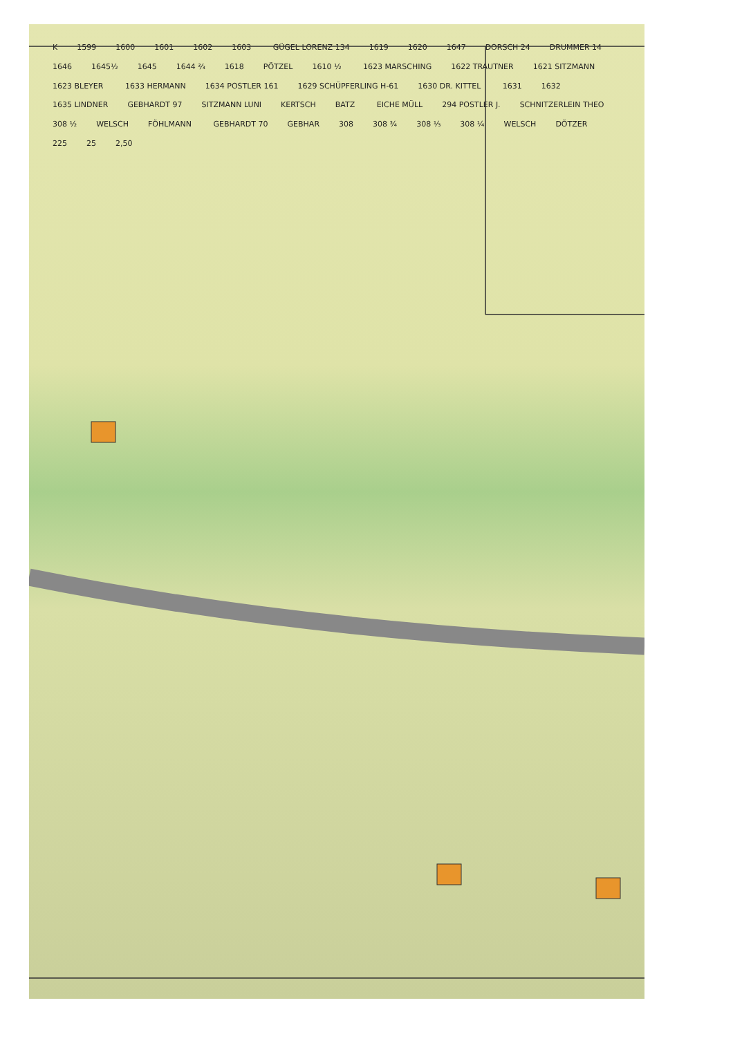K 1599 1600 1601 1602 1603 GÜGEL LORENZ 134 1619 1620 1647 DORSCH 24 DRUMMER 14 1646 1645½ 1645 1644 ⅔ 1618 PÖTZEL 1610 ½ 1623 MARSCHING 1622 TRAUTNER 1621 SITZMANN 1623 BLEYER 1633 HERMANN 1634 POSTLER 161 1629 SCHÜPFERLING H-61 1630 DR. KITTEL 1631 1632 1635 LINDNER GEBHARDT 97 SITZMANN LUNI KERTSCH BATZ EICHE MÜLL 294 POSTLER J. SCHNITZERLEIN THEO 308 ½ WELSCH FÖHLMANN GEBHARDT 70 GEBHAR 308 308 ¾ 308 ⅓ 308 ¼ WELSCH DÖTZER 225 25 2,50